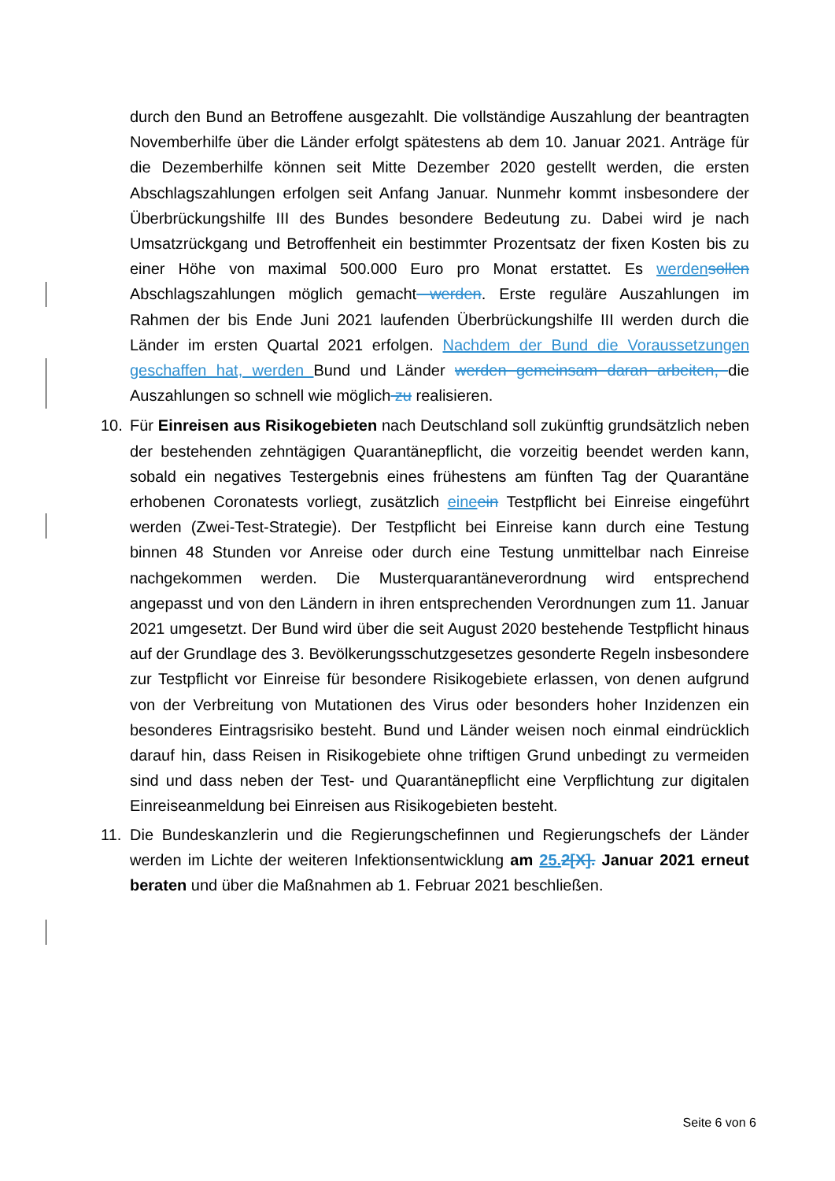durch den Bund an Betroffene ausgezahlt. Die vollständige Auszahlung der beantragten Novemberhilfe über die Länder erfolgt spätestens ab dem 10. Januar 2021. Anträge für die Dezemberhilfe können seit Mitte Dezember 2020 gestellt werden, die ersten Abschlagszahlungen erfolgen seit Anfang Januar. Nunmehr kommt insbesondere der Überbrückungshilfe III des Bundes besondere Bedeutung zu. Dabei wird je nach Umsatzrückgang und Betroffenheit ein bestimmter Prozentsatz der fixen Kosten bis zu einer Höhe von maximal 500.000 Euro pro Monat erstattet. Es werden sollen Abschlagszahlungen möglich gemacht werden. Erste reguläre Auszahlungen im Rahmen der bis Ende Juni 2021 laufenden Überbrückungshilfe III werden durch die Länder im ersten Quartal 2021 erfolgen. Nachdem der Bund die Voraussetzungen geschaffen hat, werden Bund und Länder werden gemeinsam daran arbeiten, die Auszahlungen so schnell wie möglich zu realisieren.
10. Für Einreisen aus Risikogebieten nach Deutschland soll zukünftig grundsätzlich neben der bestehenden zehntägigen Quarantänepflicht, die vorzeitig beendet werden kann, sobald ein negatives Testergebnis eines frühestens am fünften Tag der Quarantäne erhobenen Coronatests vorliegt, zusätzlich eine ein Testpflicht bei Einreise eingeführt werden (Zwei-Test-Strategie). Der Testpflicht bei Einreise kann durch eine Testung binnen 48 Stunden vor Anreise oder durch eine Testung unmittelbar nach Einreise nachgekommen werden. Die Musterquarantäneverordnung wird entsprechend angepasst und von den Ländern in ihren entsprechenden Verordnungen zum 11. Januar 2021 umgesetzt. Der Bund wird über die seit August 2020 bestehende Testpflicht hinaus auf der Grundlage des 3. Bevölkerungsschutzgesetzes gesonderte Regeln insbesondere zur Testpflicht vor Einreise für besondere Risikogebiete erlassen, von denen aufgrund von der Verbreitung von Mutationen des Virus oder besonders hoher Inzidenzen ein besonderes Eintragsrisiko besteht. Bund und Länder weisen noch einmal eindrücklich darauf hin, dass Reisen in Risikogebiete ohne triftigen Grund unbedingt zu vermeiden sind und dass neben der Test- und Quarantänepflicht eine Verpflichtung zur digitalen Einreiseanmeldung bei Einreisen aus Risikogebieten besteht.
11. Die Bundeskanzlerin und die Regierungschefinnen und Regierungschefs der Länder werden im Lichte der weiteren Infektionsentwicklung am 25. 2[X]. Januar 2021 erneut beraten und über die Maßnahmen ab 1. Februar 2021 beschließen.
Seite 6 von 6